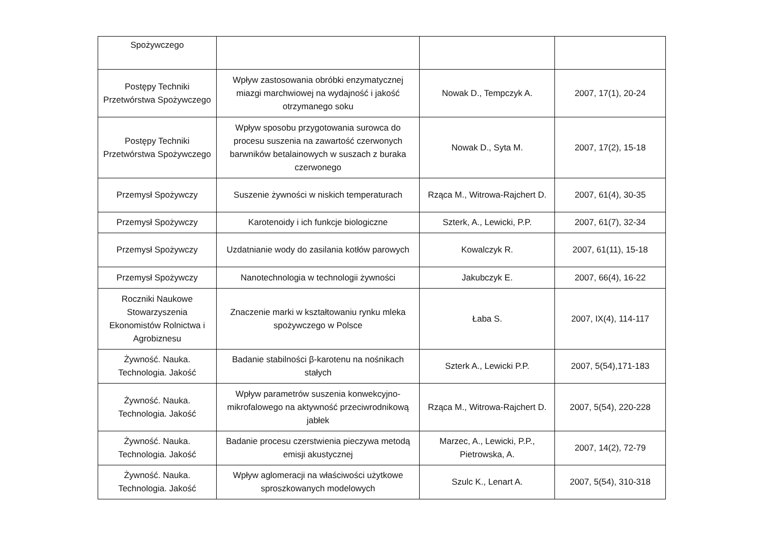| Spożywczego | | | |
| Postępy Techniki Przetwórstwa Spożywczego | Wpływ zastosowania obróbki enzymatycznej miazgi marchwiowej na wydajność i jakość otrzymanego soku | Nowak D., Tempczyk A. | 2007, 17(1), 20-24 |
| Postępy Techniki Przetwórstwa Spożywczego | Wpływ sposobu przygotowania surowca do procesu suszenia na zawartość czerwonych barwników betalainowych w suszach z buraka czerwonego | Nowak D., Syta M. | 2007, 17(2), 15-18 |
| Przemysł Spożywczy | Suszenie żywności w niskich temperaturach | Rząca M., Witrowa-Rajchert D. | 2007, 61(4), 30-35 |
| Przemysł Spożywczy | Karotenoidy i ich funkcje biologiczne | Szterk, A., Lewicki, P.P. | 2007, 61(7), 32-34 |
| Przemysł Spożywczy | Uzdatnianie wody do zasilania kotłów parowych | Kowalczyk R. | 2007, 61(11), 15-18 |
| Przemysł Spożywczy | Nanotechnologia w technologii żywności | Jakubczyk E. | 2007, 66(4), 16-22 |
| Roczniki Naukowe Stowarzyszenia Ekonomistów Rolnictwa i Agrobiznesu | Znaczenie marki w kształtowaniu rynku mleka spożywczego w Polsce | Łaba S. | 2007, IX(4), 114-117 |
| Żywność. Nauka. Technologia. Jakość | Badanie stabilności β-karotenu na nośnikach stałych | Szterk A., Lewicki P.P. | 2007, 5(54),171-183 |
| Żywność. Nauka. Technologia. Jakość | Wpływ parametrów suszenia konwekcyjno-mikrofalowego na aktywność przeciwrodnikową jabłek | Rząca M., Witrowa-Rajchert D. | 2007, 5(54), 220-228 |
| Żywność. Nauka. Technologia. Jakość | Badanie procesu czerstwienia pieczywa metodą emisji akustycznej | Marzec, A., Lewicki, P.P., Pietrowska, A. | 2007, 14(2), 72-79 |
| Żywność. Nauka. Technologia. Jakość | Wpływ aglomeracji na właściwości użytkowe sproszkowanych modelowych | Szulc K., Lenart A. | 2007, 5(54), 310-318 |